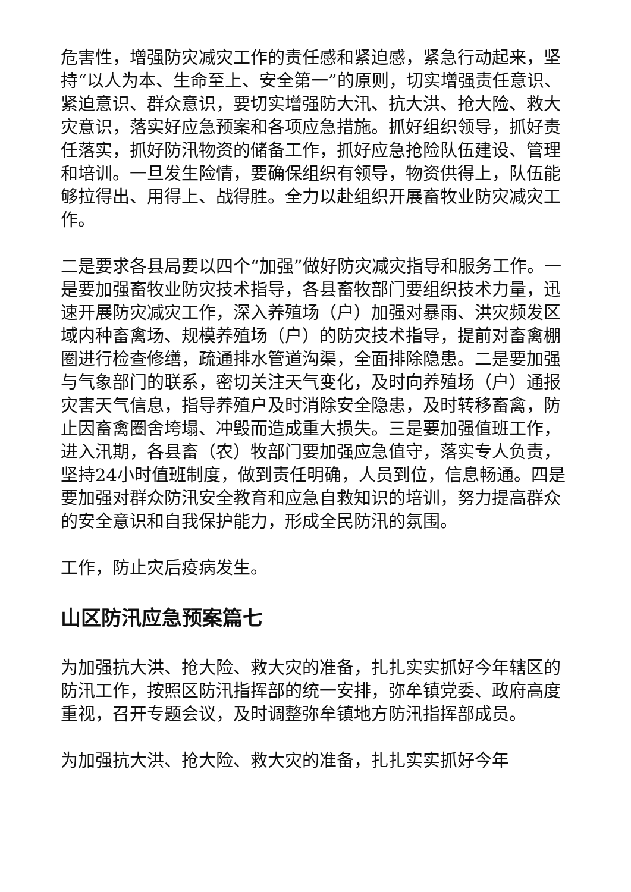危害性，增强防灾减灾工作的责任感和紧迫感，紧急行动起来，坚持“以人为本、生命至上、安全第一”的原则，切实增强责任意识、紧迫意识、群众意识，要切实增强防大汛、抗大洪、抢大险、救大灾意识，落实好应急预案和各项应急措施。抓好组织领导，抓好责任落实，抓好防汛物资的储备工作，抓好应急抢险队伍建设、管理和培训。一旦发生险情，要确保组织有领导，物资供得上，队伍能够拉得出、用得上、战得胜。全力以赴组织开展畜牧业防灾减灾工作。
二是要求各县局要以四个“加强”做好防灾减灾指导和服务工作。一是要加强畜牧业防灾技术指导，各县畜牧部门要组织技术力量，迅速开展防灾减灾工作，深入养殖场（户）加强对暴雨、洪灾频发区域内种畜禽场、规模养殖场（户）的防灾技术指导，提前对畜禽棚圈进行检查修缮，疏通排水管道沟渠，全面排除隐患。二是要加强与气象部门的联系，密切关注天气变化，及时向养殖场（户）通报灾害天气信息，指导养殖户及时消除安全隐患，及时转移畜禽，防止因畜禽圈舍垮塌、冲毁而造成重大损失。三是要加强值班工作，进入汛期，各县畜（农）牧部门要加强应急值守，落实专人负责，坚持24小时值班制度，做到责任明确，人员到位，信息畅通。四是要加强对群众防汛安全教育和应急自救知识的培训，努力提高群众的安全意识和自我保护能力，形成全民防汛的氛围。
工作，防止灾后疫病发生。
山区防汛应急预案篇七
为加强抗大洪、抢大险、救大灾的准备，扎扎实实抓好今年辖区的防汛工作，按照区防汛指挥部的统一安排，弥牟镇党委、政府高度重视，召开专题会议，及时调整弥牟镇地方防汛指挥部成员。
为加强抗大洪、抢大险、救大灾的准备，扎扎实实抓好今年